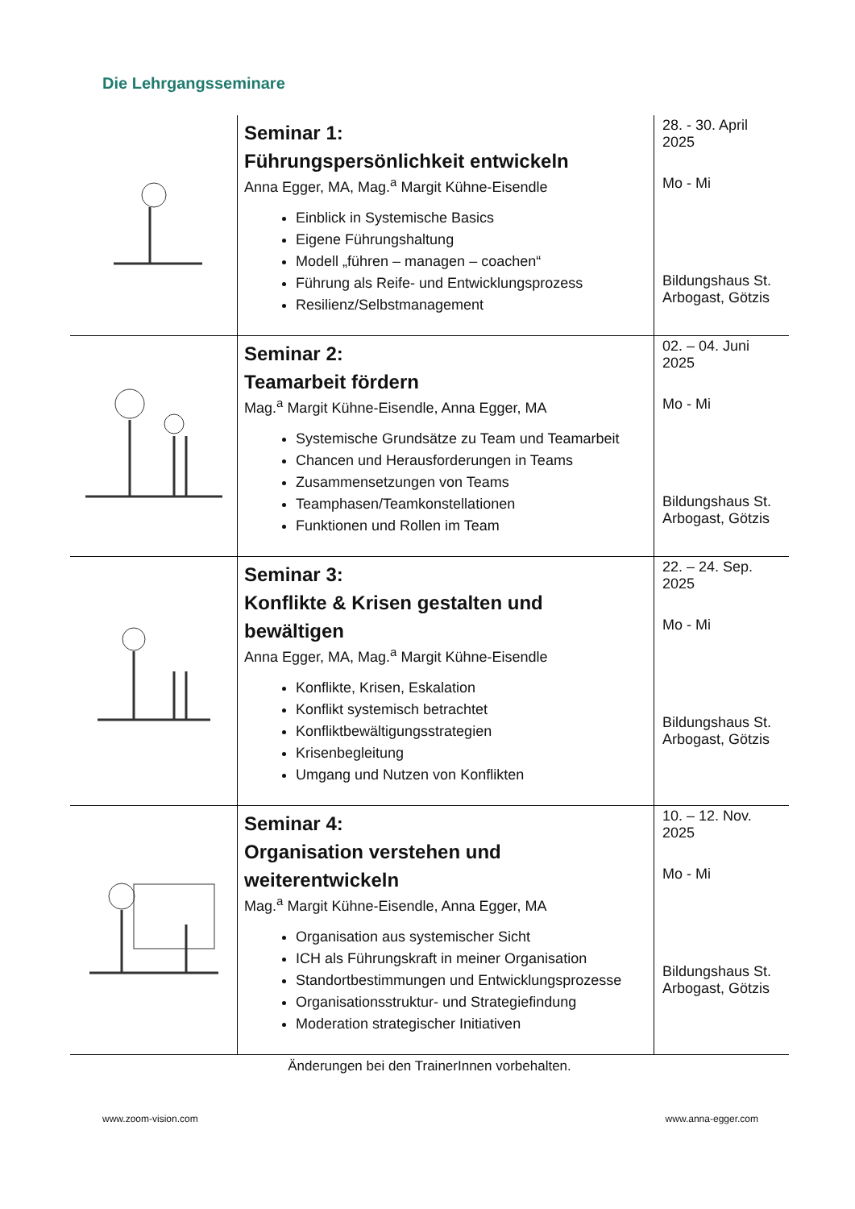Die Lehrgangsseminare
| | Seminar 1: Führungspersönlichkeit entwickeln Anna Egger, MA, Mag.<sup>a</sup> Margit Kühne-Eisendle Einblick in Systemische Basics Eigene Führungshaltung Modell „führen – managen – coachen“ Führung als Reife- und Entwicklungsprozess Resilienz/Selbstmanagement | 28. - 30. April 2025 Mo - Mi Bildungshaus St. Arbogast, Götzis |
| | Seminar 2: Teamarbeit fördern Mag.<sup>a</sup> Margit Kühne-Eisendle, Anna Egger, MA Systemische Grundsätze zu Team und Teamarbeit Chancen und Herausforderungen in Teams Zusammensetzungen von Teams Teamphasen/Teamkonstellationen Funktionen und Rollen im Team | 02. – 04. Juni 2025 Mo - Mi Bildungshaus St. Arbogast, Götzis |
| | Seminar 3: Konflikte & Krisen gestalten und bewältigen Anna Egger, MA, Mag.<sup>a</sup> Margit Kühne-Eisendle Konflikte, Krisen, Eskalation Konflikt systemisch betrachtet Konfliktbewältigungsstrategien Krisenbegleitung Umgang und Nutzen von Konflikten | 22. – 24. Sep. 2025 Mo - Mi Bildungshaus St. Arbogast, Götzis |
| | Seminar 4: Organisation verstehen und weiterentwickeln Mag.<sup>a</sup> Margit Kühne-Eisendle, Anna Egger, MA Organisation aus systemischer Sicht ICH als Führungskraft in meiner Organisation Standortbestimmungen und Entwicklungsprozesse Organisationsstruktur- und Strategiefindung Moderation strategischer Initiativen | 10. – 12. Nov. 2025 Mo - Mi Bildungshaus St. Arbogast, Götzis |
Änderungen bei den TrainerInnen vorbehalten.
www.zoom-vision.com www.anna-egger.com